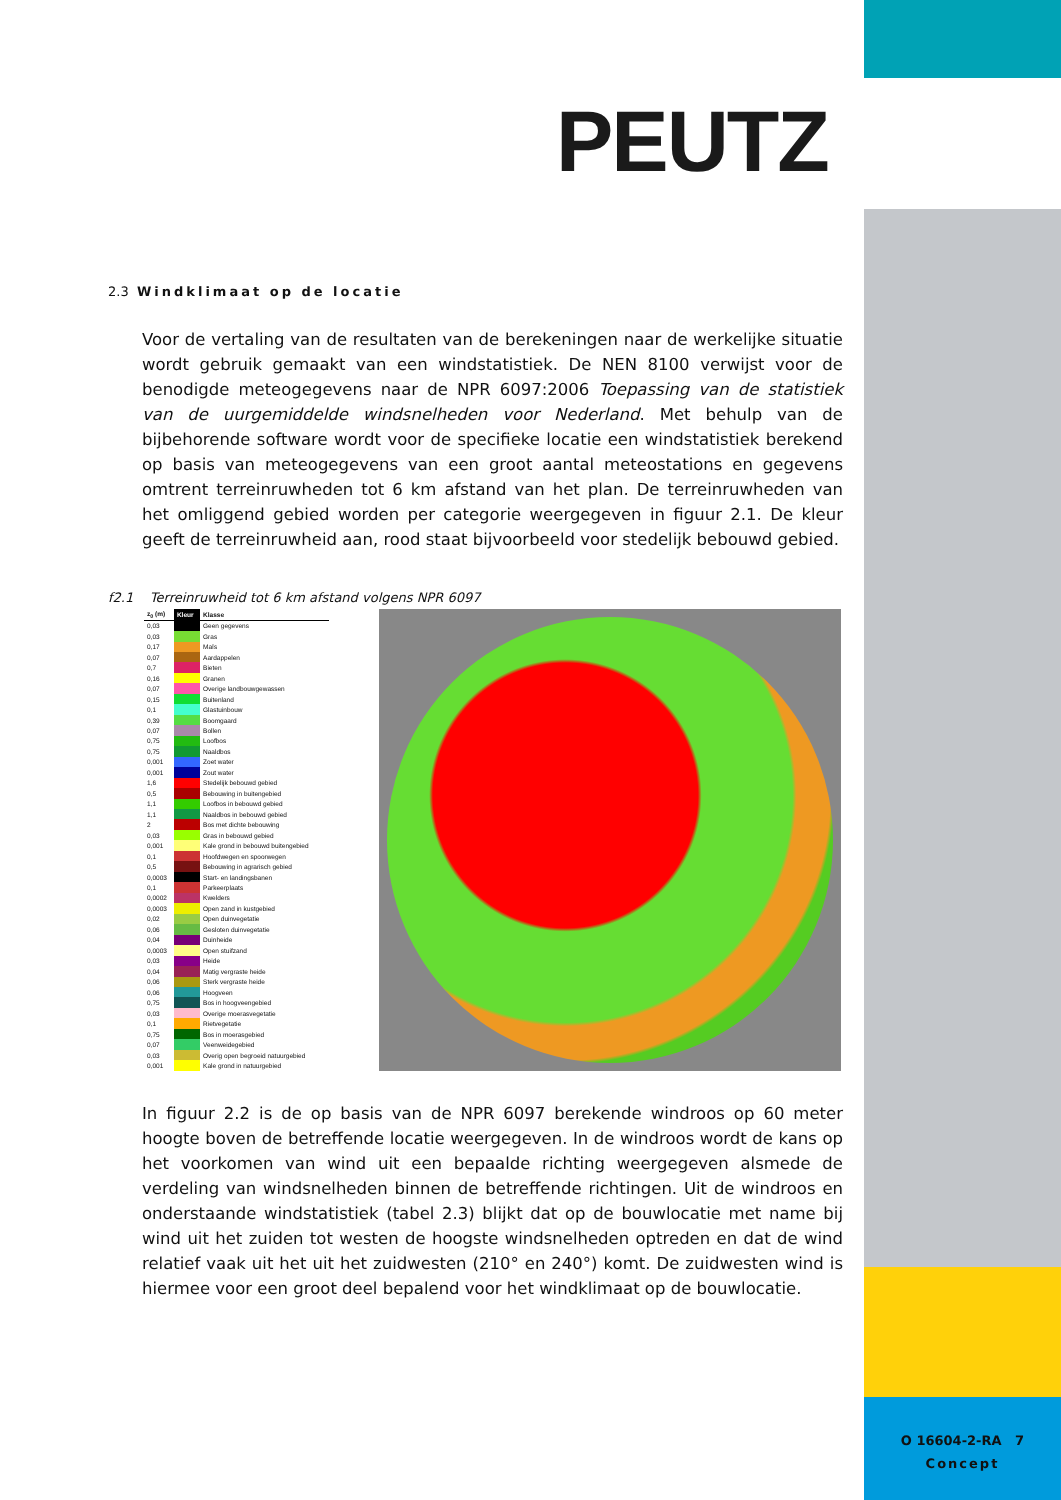O 16604-2-RA 7
Concept
PEUTZ
2.3 Windklimaat op de locatie
Voor de vertaling van de resultaten van de berekeningen naar de werkelijke situatie wordt gebruik gemaakt van een windstatistiek. De NEN 8100 verwijst voor de benodigde meteogegevens naar de NPR 6097:2006 Toepassing van de statistiek van de uurgemiddelde windsnelheden voor Nederland. Met behulp van de bijbehorende software wordt voor de specifieke locatie een windstatistiek berekend op basis van meteogegevens van een groot aantal meteostations en gegevens omtrent terreinruwheden tot 6 km afstand van het plan. De terreinruwheden van het omliggend gebied worden per categorie weergegeven in figuur 2.1. De kleur geeft de terreinruwheid aan, rood staat bijvoorbeeld voor stedelijk bebouwd gebied.
f2.1 Terreinruwheid tot 6 km afstand volgens NPR 6097
| z<sub>0</sub> (m) | Kleur | Klasse |
| --- | --- | --- |
| 0,03 | | Geen gegevens |
| 0,03 | | Gras |
| 0,17 | | Maïs |
| 0,07 | | Aardappelen |
| 0,7 | | Bieten |
| 0,16 | | Granen |
| 0,07 | | Overige landbouwgewassen |
| 0,15 | | Buitenland |
| 0,1 | | Glastuinbouw |
| 0,39 | | Boomgaard |
| 0,07 | | Bollen |
| 0,75 | | Loofbos |
| 0,75 | | Naaldbos |
| 0,001 | | Zoet water |
| 0,001 | | Zout water |
| 1,6 | | Stedelijk bebouwd gebied |
| 0,5 | | Bebouwing in buitengebied |
| 1,1 | | Loofbos in bebouwd gebied |
| 1,1 | | Naaldbos in bebouwd gebied |
| 2 | | Bos met dichte bebouwing |
| 0,03 | | Gras in bebouwd gebied |
| 0,001 | | Kale grond in bebouwd buitengebied |
| 0,1 | | Hoofdwegen en spoorwegen |
| 0,5 | | Bebouwing in agrarisch gebied |
| 0,0003 | | Start- en landingsbanen |
| 0,1 | | Parkeerplaats |
| 0,0002 | | Kwelders |
| 0,0003 | | Open zand in kustgebied |
| 0,02 | | Open duinvegetatie |
| 0,06 | | Gesloten duinvegetatie |
| 0,04 | | Duinheide |
| 0,0003 | | Open stuifzand |
| 0,03 | | Heide |
| 0,04 | | Matig vergraste heide |
| 0,06 | | Sterk vergraste heide |
| 0,06 | | Hoogveen |
| 0,75 | | Bos in hoogveengebied |
| 0,03 | | Overige moerasvegetatie |
| 0,1 | | Rietvegetatie |
| 0,75 | | Bos in moerasgebied |
| 0,07 | | Veenweidegebied |
| 0,03 | | Overig open begroeid natuurgebied |
| 0,001 | | Kale grond in natuurgebied |
In figuur 2.2 is de op basis van de NPR 6097 berekende windroos op 60 meter hoogte boven de betreffende locatie weergegeven. In de windroos wordt de kans op het voorkomen van wind uit een bepaalde richting weergegeven alsmede de verdeling van windsnelheden binnen de betreffende richtingen. Uit de windroos en onderstaande windstatistiek (tabel 2.3) blijkt dat op de bouwlocatie met name bij wind uit het zuiden tot westen de hoogste windsnelheden optreden en dat de wind relatief vaak uit het uit het zuidwesten (210° en 240°) komt. De zuidwesten wind is hiermee voor een groot deel bepalend voor het windklimaat op de bouwlocatie.